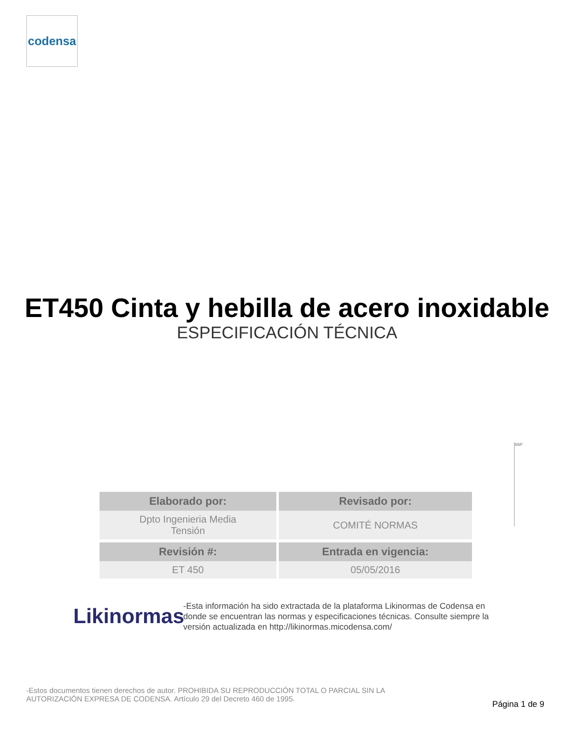codensa
ET450 Cinta y hebilla de acero inoxidable
ESPECIFICACIÓN TÉCNICA
SSP
| Elaborado por: | Revisado por: |
| --- | --- |
| Dpto Ingenieria Media Tensión | COMITÉ NORMAS |
| Revisión #: | Entrada en vigencia: |
| ET 450 | 05/05/2016 |
Likinormas
-Esta información ha sido extractada de la plataforma Likinormas de Codensa en donde se encuentran las normas y especificaciones técnicas. Consulte siempre la versión actualizada en http://likinormas.micodensa.com/
-Estos documentos tienen derechos de autor. PROHIBIDA SU REPRODUCCIÓN TOTAL O PARCIAL SIN LA AUTORIZACIÓN EXPRESA DE CODENSA. Artículo 29 del Decreto 460 de 1995.
Página 1 de 9